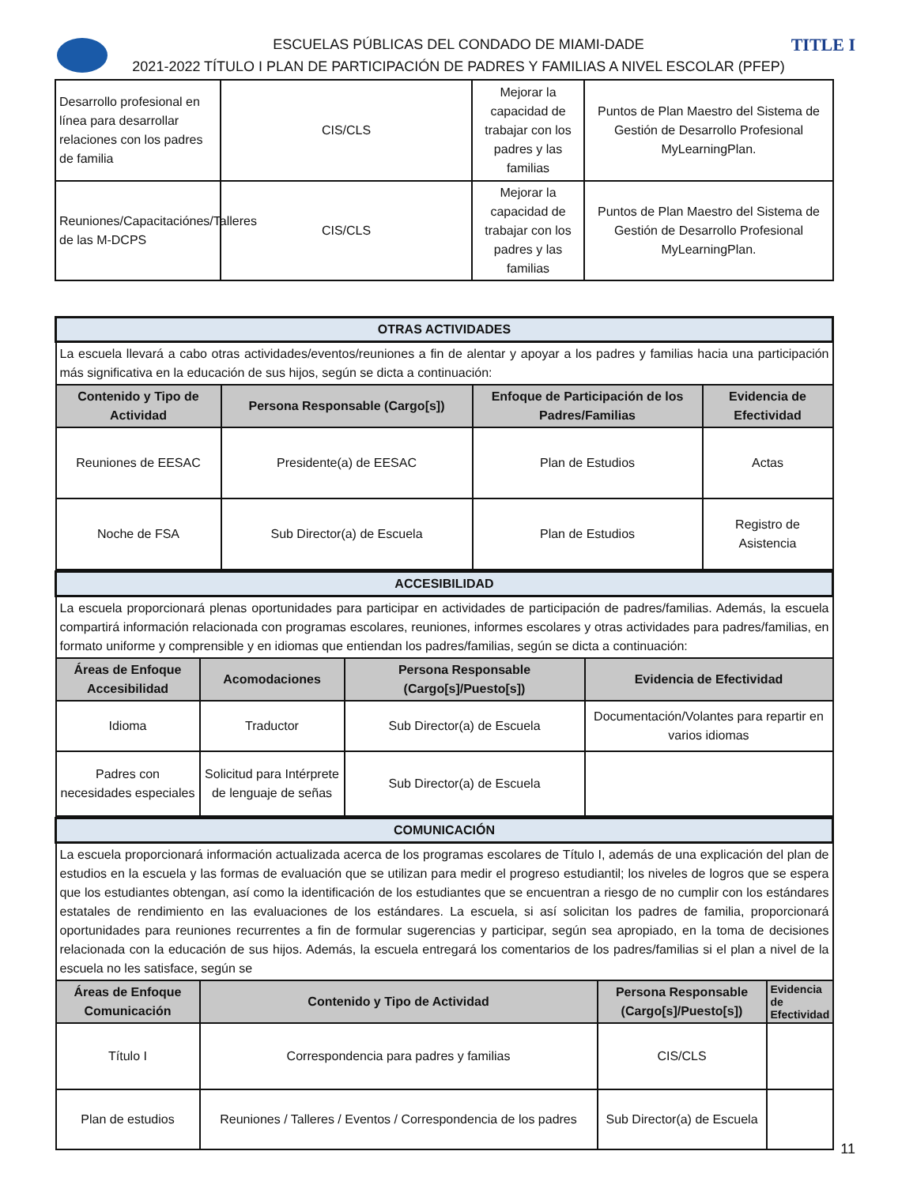TITLE I
ESCUELAS PÚBLICAS DEL CONDADO DE MIAMI-DADE
2021-2022 TÍTULO I PLAN DE PARTICIPACIÓN DE PADRES Y FAMILIAS A NIVEL ESCOLAR (PFEP)
| Desarrollo profesional en línea para desarrollar relaciones con los padres de familia | CIS/CLS | Mejorar la capacidad de trabajar con los padres y las familias | Puntos de Plan Maestro del Sistema de Gestión de Desarrollo Profesional MyLearningPlan. |
| Reuniones/Capacitaciónes/Talleres de las M-DCPS | CIS/CLS | Mejorar la capacidad de trabajar con los padres y las familias | Puntos de Plan Maestro del Sistema de Gestión de Desarrollo Profesional MyLearningPlan. |
| OTRAS ACTIVIDADES | | | |
| La escuela llevará a cabo otras actividades/eventos/reuniones a fin de alentar y apoyar a los padres y familias hacia una participación más significativa en la educación de sus hijos, según se dicta a continuación: | | | |
| Contenido y Tipo de Actividad | Persona Responsable (Cargo[s]) | Enfoque de Participación de los Padres/Familias | Evidencia de Efectividad |
| Reuniones de EESAC | Presidente(a) de EESAC | Plan de Estudios | Actas |
| Noche de FSA | Sub Director(a) de Escuela | Plan de Estudios | Registro de Asistencia |
| ACCESIBILIDAD | | | |
| La escuela proporcionará plenas oportunidades para participar en actividades de participación de padres/familias. Además, la escuela compartirá información relacionada con programas escolares, reuniones, informes escolares y otras actividades para padres/familias, en formato uniforme y comprensible y en idiomas que entiendan los padres/familias, según se dicta a continuación: | | | |
| Áreas de Enfoque Accesibilidad | Acomodaciones | Persona Responsable (Cargo[s]/Puesto[s]) | Evidencia de Efectividad |
| Idioma | Traductor | Sub Director(a) de Escuela | Documentación/Volantes para repartir en varios idiomas |
| Padres con necesidades especiales | Solicitud para Intérprete de lenguaje de señas | Sub Director(a) de Escuela | |
| COMUNICACIÓN | | | |
| La escuela proporcionará información actualizada acerca de los programas escolares de Título I, además de una explicación del plan de estudios en la escuela y las formas de evaluación que se utilizan para medir el progreso estudiantil; los niveles de logros que se espera que los estudiantes obtengan, así como la identificación de los estudiantes que se encuentran a riesgo de no cumplir con los estándares estatales de rendimiento en las evaluaciones de los estándares. La escuela, si así solicitan los padres de familia, proporcionará oportunidades para reuniones recurrentes a fin de formular sugerencias y participar, según sea apropiado, en la toma de decisiones relacionada con la educación de sus hijos. Además, la escuela entregará los comentarios de los padres/familias si el plan a nivel de la escuela no les satisface, según se | | | |
| Áreas de Enfoque Comunicación | Contenido y Tipo de Actividad | Persona Responsable (Cargo[s]/Puesto[s]) | Evidencia de Efectividad |
| Título I | Correspondencia para padres y familias | CIS/CLS | |
| Plan de estudios | Reuniones / Talleres / Eventos / Correspondencia de los padres | Sub Director(a) de Escuela | |
11